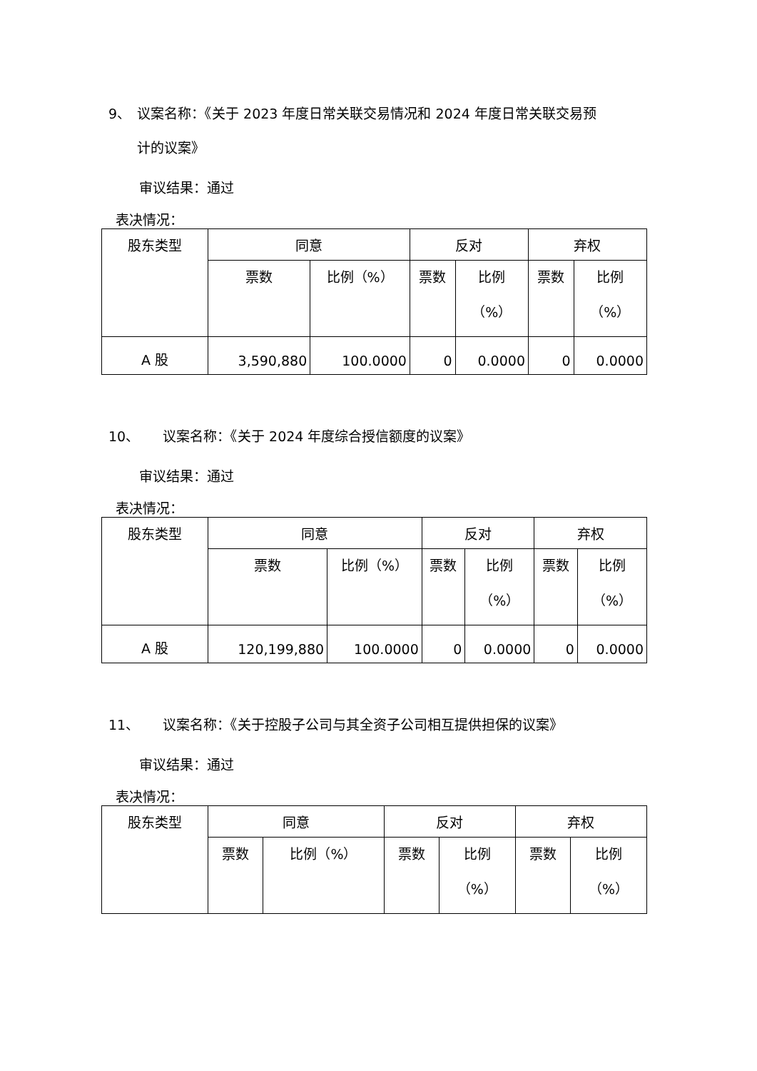9、 议案名称：《关于 2023 年度日常关联交易情况和 2024 年度日常关联交易预
计的议案》
审议结果：通过
表决情况：
| 股东类型 | 同意 | | 反对 | | 弃权 | |
| --- | --- | --- | --- | --- | --- | --- |
| | 票数 | 比例（%） | 票数 | 比例 （%） | 票数 | 比例 （%） |
| A 股 | 3,590,880 | 100.0000 | 0 | 0.0000 | 0 | 0.0000 |
10、 议案名称：《关于 2024 年度综合授信额度的议案》
审议结果：通过
表决情况：
| 股东类型 | 同意 | | 反对 | | 弃权 | |
| --- | --- | --- | --- | --- | --- | --- |
| | 票数 | 比例（%） | 票数 | 比例 （%） | 票数 | 比例 （%） |
| A 股 | 120,199,880 | 100.0000 | 0 | 0.0000 | 0 | 0.0000 |
11、 议案名称：《关于控股子公司与其全资子公司相互提供担保的议案》
审议结果：通过
表决情况：
| 股东类型 | 同意 | | 反对 | | 弃权 | |
| --- | --- | --- | --- | --- | --- | --- |
| | 票数 | 比例（%） | 票数 | 比例 （%） | 票数 | 比例 （%） |